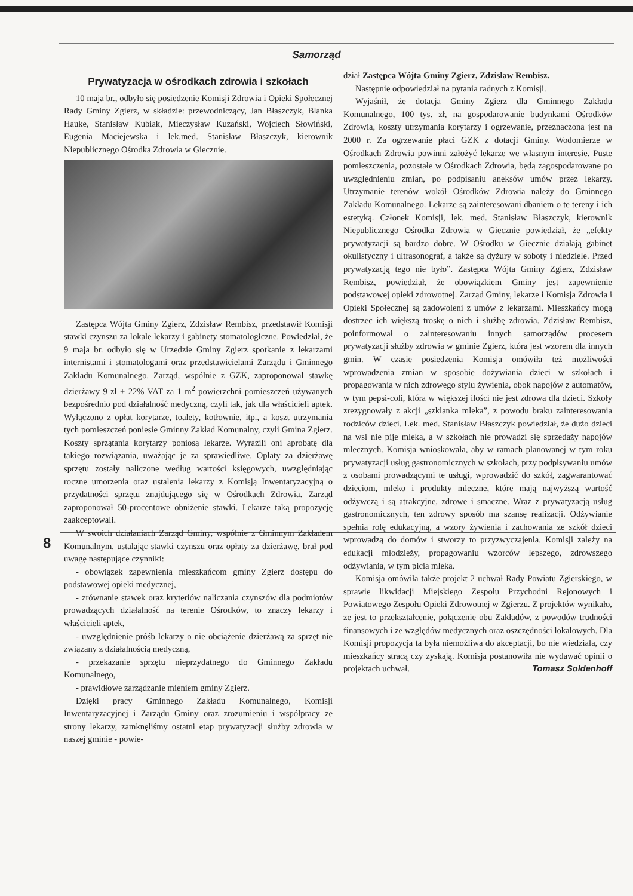Samorząd
Prywatyzacja w ośrodkach zdrowia i szkołach
10 maja br., odbyło się posiedzenie Komisji Zdrowia i Opieki Społecznej Rady Gminy Zgierz, w składzie: przewodniczący, Jan Błaszczyk, Blanka Hauke, Stanisław Kubiak, Mieczysław Kuzański, Wojciech Słowiński, Eugenia Maciejewska i lek.med. Stanisław Błaszczyk, kierownik Niepublicznego Ośrodka Zdrowia w Giecznie.
Zastępca Wójta Gminy Zgierz, Zdzisław Rembisz, przedstawił Komisji stawki czynszu za lokale lekarzy i gabinety stomatologiczne. Powiedział, że 9 maja br. odbyło się w Urzędzie Gminy Zgierz spotkanie z lekarzami internistami i stomatologami oraz przedstawicielami Zarządu i Gminnego Zakładu Komunalnego. Zarząd, wspólnie z GZK, zaproponował stawkę dzierżawy 9 zł + 22% VAT za 1 m<sup>2</sup> powierzchni pomieszczeń używanych bezpośrednio pod działalność medyczną, czyli tak, jak dla właścicieli aptek. Wyłączono z opłat korytarze, toalety, kotłownie, itp., a koszt utrzymania tych pomieszczeń poniesie Gminny Zakład Komunalny, czyli Gmina Zgierz. Koszty sprzątania korytarzy poniosą lekarze. Wyrazili oni aprobatę dla takiego rozwiązania, uważając je za sprawiedliwe. Opłaty za dzierżawę sprzętu zostały naliczone według wartości księgowych, uwzględniając roczne umorzenia oraz ustalenia lekarzy z Komisją Inwentaryzacyjną o przydatności sprzętu znajdującego się w Ośrodkach Zdrowia. Zarząd zaproponował 50-procentowe obniżenie stawki. Lekarze taką propozycję zaakceptowali.
W swoich działaniach Zarząd Gminy, wspólnie z Gminnym Zakładem Komunalnym, ustalając stawki czynszu oraz opłaty za dzierżawę, brał pod uwagę następujące czynniki:
- obowiązek zapewnienia mieszkańcom gminy Zgierz dostępu do podstawowej opieki medycznej,
- zrównanie stawek oraz kryteriów naliczania czynszów dla podmiotów prowadzących działalność na terenie Ośrodków, to znaczy lekarzy i właścicieli aptek,
- uwzględnienie próśb lekarzy o nie obciążenie dzierżawą za sprzęt nie związany z działalnością medyczną,
- przekazanie sprzętu nieprzydatnego do Gminnego Zakładu Komunalnego,
- prawidłowe zarządzanie mieniem gminy Zgierz.
Dzięki pracy Gminnego Zakładu Komunalnego, Komisji Inwentaryzacyjnej i Zarządu Gminy oraz zrozumieniu i współpracy ze strony lekarzy, zamknęliśmy ostatni etap prywatyzacji służby zdrowia w naszej gminie - powie-
dział Zastępca Wójta Gminy Zgierz, Zdzisław Rembisz.
Następnie odpowiedział na pytania radnych z Komisji.
Wyjaśnił, że dotacja Gminy Zgierz dla Gminnego Zakładu Komunalnego, 100 tys. zł, na gospodarowanie budynkami Ośrodków Zdrowia, koszty utrzymania korytarzy i ogrzewanie, przeznaczona jest na 2000 r. Za ogrzewanie płaci GZK z dotacji Gminy. Wodomierze w Ośrodkach Zdrowia powinni założyć lekarze we własnym interesie. Puste pomieszczenia, pozostałe w Ośrodkach Zdrowia, będą zagospodarowane po uwzględnieniu zmian, po podpisaniu aneksów umów przez lekarzy. Utrzymanie terenów wokół Ośrodków Zdrowia należy do Gminnego Zakładu Komunalnego. Lekarze są zainteresowani dbaniem o te tereny i ich estetyką. Członek Komisji, lek. med. Stanisław Błaszczyk, kierownik Niepublicznego Ośrodka Zdrowia w Giecznie powiedział, że „efekty prywatyzacji są bardzo dobre. W Ośrodku w Giecznie działają gabinet okulistyczny i ultrasonograf, a także są dyżury w soboty i niedziele. Przed prywatyzacją tego nie było”. Zastępca Wójta Gminy Zgierz, Zdzisław Rembisz, powiedział, że obowiązkiem Gminy jest zapewnienie podstawowej opieki zdrowotnej. Zarząd Gminy, lekarze i Komisja Zdrowia i Opieki Społecznej są zadowoleni z umów z lekarzami. Mieszkańcy mogą dostrzec ich większą troskę o nich i służbę zdrowia. Zdzisław Rembisz, poinformował o zainteresowaniu innych samorządów procesem prywatyzacji służby zdrowia w gminie Zgierz, która jest wzorem dla innych gmin. W czasie posiedzenia Komisja omówiła też możliwości wprowadzenia zmian w sposobie dożywiania dzieci w szkołach i propagowania w nich zdrowego stylu żywienia, obok napojów z automatów, w tym pepsi-coli, która w większej ilości nie jest zdrowa dla dzieci. Szkoły zrezygnowały z akcji „szklanka mleka”, z powodu braku zainteresowania rodziców dzieci. Lek. med. Stanisław Błaszczyk powiedział, że dużo dzieci na wsi nie pije mleka, a w szkołach nie prowadzi się sprzedaży napojów mlecznych. Komisja wnioskowała, aby w ramach planowanej w tym roku prywatyzacji usług gastronomicznych w szkołach, przy podpisywaniu umów z osobami prowadzącymi te usługi, wprowadzić do szkół, zagwarantować dzieciom, mleko i produkty mleczne, które mają najwyższą wartość odżywczą i są atrakcyjne, zdrowe i smaczne. Wraz z prywatyzacją usług gastronomicznych, ten zdrowy sposób ma szansę realizacji. Odżywianie spełnia rolę edukacyjną, a wzory żywienia i zachowania ze szkół dzieci wprowadzą do domów i stworzy to przyzwyczajenia. Komisji zależy na edukacji młodzieży, propagowaniu wzorców lepszego, zdrowszego odżywiania, w tym picia mleka.
Komisja omówiła także projekt 2 uchwał Rady Powiatu Zgierskiego, w sprawie likwidacji Miejskiego Zespołu Przychodni Rejonowych i Powiatowego Zespołu Opieki Zdrowotnej w Zgierzu. Z projektów wynikało, ze jest to przekształcenie, połączenie obu Zakładów, z powodów trudności finansowych i ze względów medycznych oraz oszczędności lokalowych. Dla Komisji propozycja ta była niemożliwa do akceptacji, bo nie wiedziała, czy mieszkańcy stracą czy zyskają. Komisja postanowiła nie wydawać opinii o projektach uchwał. Tomasz Soldenhoff
8